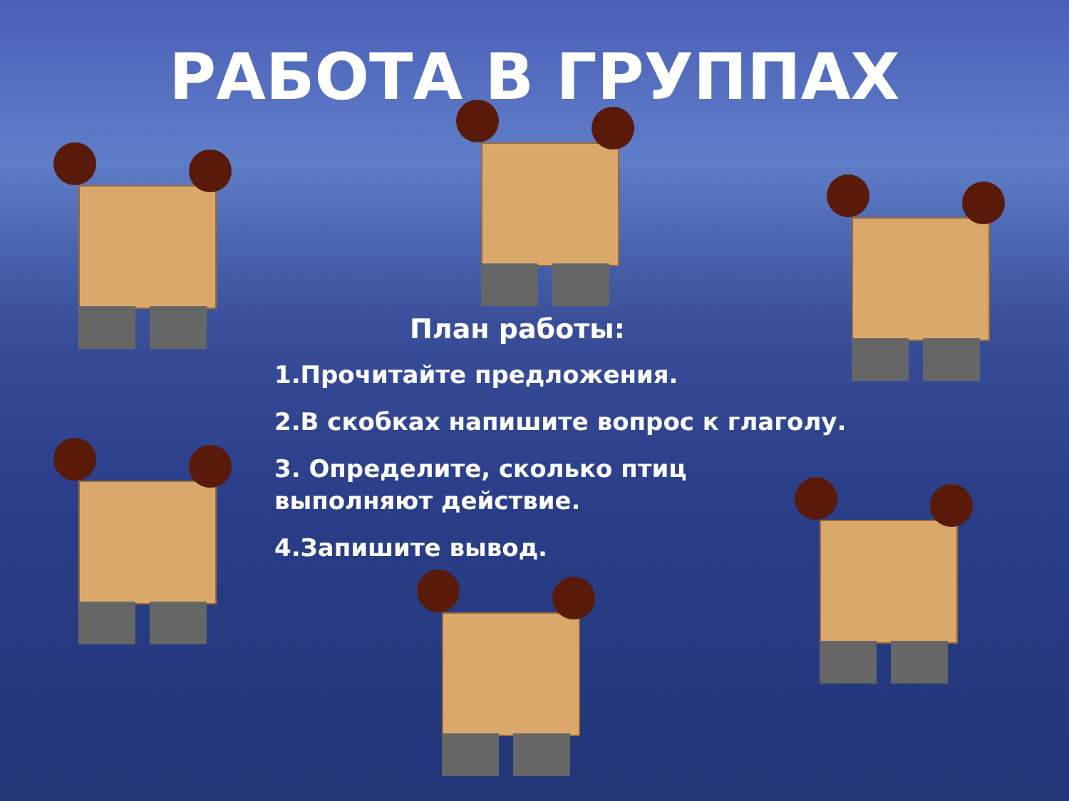РАБОТА В ГРУППАХ
План работы:
1.Прочитайте предложения.
2.В скобках напишите вопрос к глаголу.
3. Определите, сколько птиц
выполняют действие.
4.Запишите вывод.